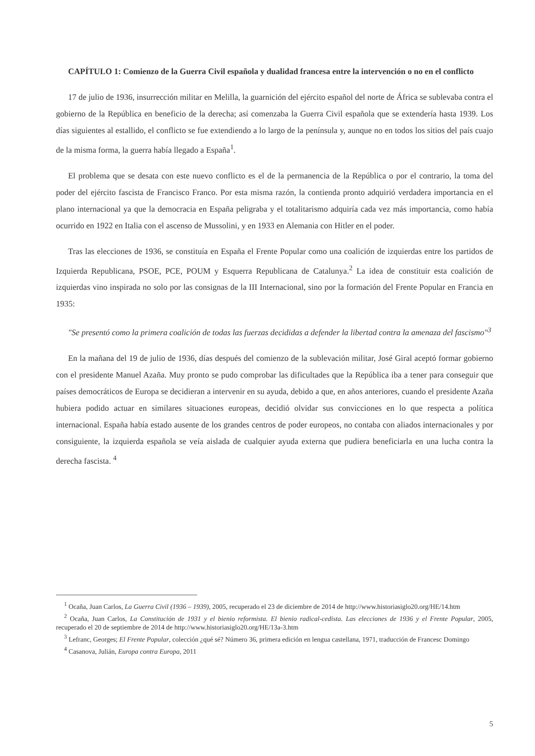CAPÍTULO 1: Comienzo de la Guerra Civil española y dualidad francesa entre la intervención o no en el conflicto
17 de julio de 1936, insurrección militar en Melilla, la guarnición del ejército español del norte de África se sublevaba contra el gobierno de la República en beneficio de la derecha; así comenzaba la Guerra Civil española que se extendería hasta 1939. Los días siguientes al estallido, el conflicto se fue extendiendo a lo largo de la península y, aunque no en todos los sitios del país cuajo de la misma forma, la guerra había llegado a España<sup>1</sup>.
El problema que se desata con este nuevo conflicto es el de la permanencia de la República o por el contrario, la toma del poder del ejército fascista de Francisco Franco. Por esta misma razón, la contienda pronto adquirió verdadera importancia en el plano internacional ya que la democracia en España peligraba y el totalitarismo adquiría cada vez más importancia, como había ocurrido en 1922 en Italia con el ascenso de Mussolini, y en 1933 en Alemania con Hitler en el poder.
Tras las elecciones de 1936, se constituía en España el Frente Popular como una coalición de izquierdas entre los partidos de Izquierda Republicana, PSOE, PCE, POUM y Esquerra Republicana de Catalunya.<sup>2</sup> La idea de constituir esta coalición de izquierdas vino inspirada no solo por las consignas de la III Internacional, sino por la formación del Frente Popular en Francia en 1935:
"Se presentó como la primera coalición de todas las fuerzas decididas a defender la libertad contra la amenaza del fascismo"<sup>3</sup>
En la mañana del 19 de julio de 1936, días después del comienzo de la sublevación militar, José Giral aceptó formar gobierno con el presidente Manuel Azaña. Muy pronto se pudo comprobar las dificultades que la República iba a tener para conseguir que países democráticos de Europa se decidieran a intervenir en su ayuda, debido a que, en años anteriores, cuando el presidente Azaña hubiera podido actuar en similares situaciones europeas, decidió olvidar sus convicciones en lo que respecta a política internacional. España había estado ausente de los grandes centros de poder europeos, no contaba con aliados internacionales y por consiguiente, la izquierda española se veía aislada de cualquier ayuda externa que pudiera beneficiarla en una lucha contra la derecha fascista. <sup>4</sup>
<sup>1</sup> Ocaña, Juan Carlos, La Guerra Civil (1936 – 1939), 2005, recuperado el 23 de diciembre de 2014 de http://www.historiasiglo20.org/HE/14.htm
<sup>2</sup> Ocaña, Juan Carlos, La Constitución de 1931 y el bienio reformista. El bienio radical-cedista. Las elecciones de 1936 y el Frente Popular, 2005, recuperado el 20 de septiembre de 2014 de http://www.historiasiglo20.org/HE/13a-3.htm
<sup>3</sup> Lefranc, Georges; El Frente Popular, colección ¿qué sé? Número 36, primera edición en lengua castellana, 1971, traducción de Francesc Domingo
<sup>4</sup> Casanova, Julián, Europa contra Europa, 2011
5